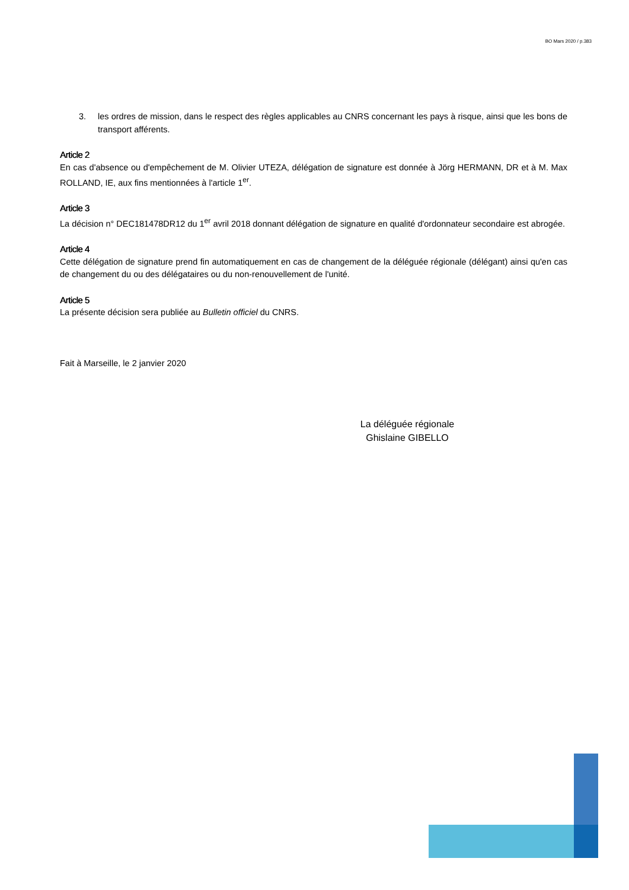BO Mars 2020 / p.383
3. les ordres de mission, dans le respect des règles applicables au CNRS concernant les pays à risque, ainsi que les bons de transport afférents.
Article 2
En cas d'absence ou d'empêchement de M. Olivier UTEZA, délégation de signature est donnée à Jörg HERMANN, DR et à M. Max ROLLAND, IE, aux fins mentionnées à l'article 1<sup>er</sup>.
Article 3
La décision n° DEC181478DR12 du 1<sup>er</sup> avril 2018 donnant délégation de signature en qualité d'ordonnateur secondaire est abrogée.
Article 4
Cette délégation de signature prend fin automatiquement en cas de changement de la déléguée régionale (délégant) ainsi qu'en cas de changement du ou des délégataires ou du non-renouvellement de l'unité.
Article 5
La présente décision sera publiée au Bulletin officiel du CNRS.
Fait à Marseille, le 2 janvier 2020
La déléguée régionale
Ghislaine GIBELLO